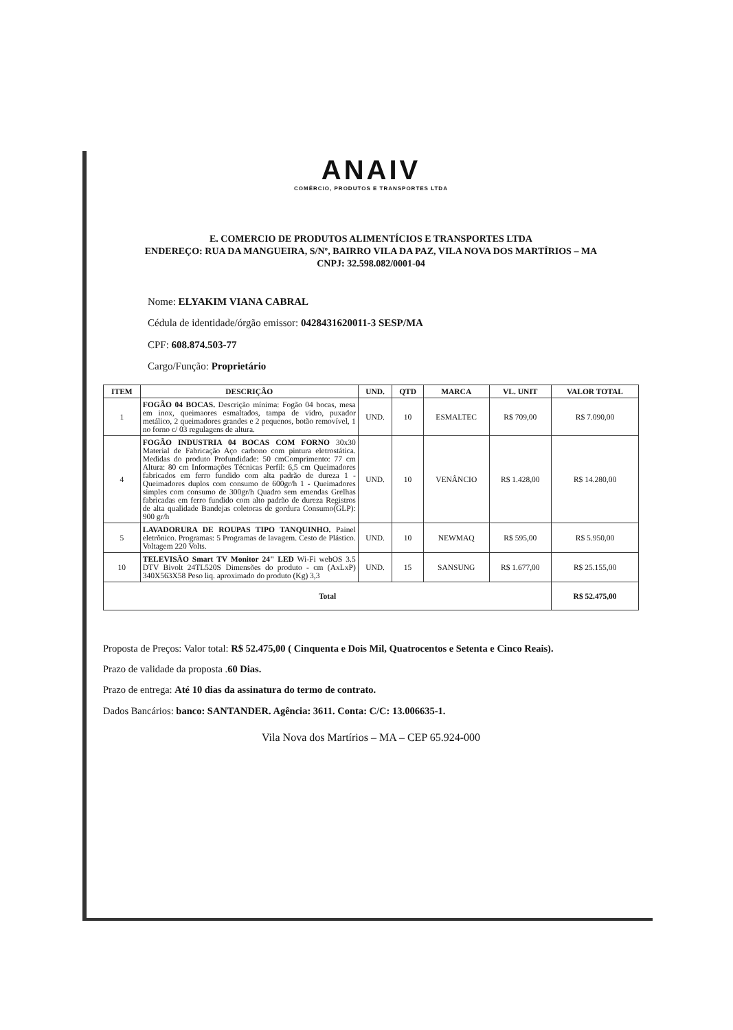ANAIV
COMÉRCIO, PRODUTOS E TRANSPORTES LTDA
E. COMERCIO DE PRODUTOS ALIMENTÍCIOS E TRANSPORTES LTDA
ENDEREÇO: RUA DA MANGUEIRA, S/Nº, BAIRRO VILA DA PAZ, VILA NOVA DOS MARTÍRIOS – MA
CNPJ: 32.598.082/0001-04
Nome: ELYAKIM VIANA CABRAL
Cédula de identidade/órgão emissor: 0428431620011-3 SESP/MA
CPF: 608.874.503-77
Cargo/Função: Proprietário
| ITEM | DESCRIÇÃO | UND. | QTD | MARCA | VL. UNIT | VALOR TOTAL |
| --- | --- | --- | --- | --- | --- | --- |
| 1 | FOGÃO 04 BOCAS. Descrição mínima: Fogão 04 bocas, mesa em inox, queimaores esmaltados, tampa de vidro, puxador metálico, 2 queimadores grandes e 2 pequenos, botão removível, 1 no forno c/ 03 regulagens de altura. | UND. | 10 | ESMALTEC | R$ 709,00 | R$ 7.090,00 |
| 4 | FOGÃO INDUSTRIA 04 BOCAS COM FORNO 30x30 Material de Fabricação Aço carbono com pintura eletrostática. Medidas do produto Profundidade: 50 cmComprimento: 77 cm Altura: 80 cm Informações Técnicas Perfil: 6,5 cm Queimadores fabricados em ferro fundido com alta padrão de dureza 1 - Queimadores duplos com consumo de 600gr/h 1 - Queimadores simples com consumo de 300gr/h Quadro sem emendas Grelhas fabricadas em ferro fundido com alto padrão de dureza Registros de alta qualidade Bandejas coletoras de gordura Consumo(GLP): 900 gr/h | UND. | 10 | VENÂNCIO | R$ 1.428,00 | R$ 14.280,00 |
| 5 | LAVADORURA DE ROUPAS TIPO TANQUINHO. Painel eletrônico. Programas: 5 Programas de lavagem. Cesto de Plástico. Voltagem 220 Volts. | UND. | 10 | NEWMAQ | R$ 595,00 | R$ 5.950,00 |
| 10 | TELEVISÃO Smart TV Monitor 24" LED Wi-Fi webOS 3.5 DTV Bivolt 24TL520S Dimensões do produto - cm (AxLxP) 340X563X58 Peso liq. aproximado do produto (Kg) 3,3 | UND. | 15 | SANSUNG | R$ 1.677,00 | R$ 25.155,00 |
| Total | | | | | | R$ 52.475,00 |
Proposta de Preços: Valor total: R$ 52.475,00 ( Cinquenta e Dois Mil, Quatrocentos e Setenta e Cinco Reais).
Prazo de validade da proposta .60 Dias.
Prazo de entrega: Até 10 dias da assinatura do termo de contrato.
Dados Bancários: banco: SANTANDER. Agência: 3611. Conta: C/C: 13.006635-1.
Vila Nova dos Martírios – MA – CEP 65.924-000